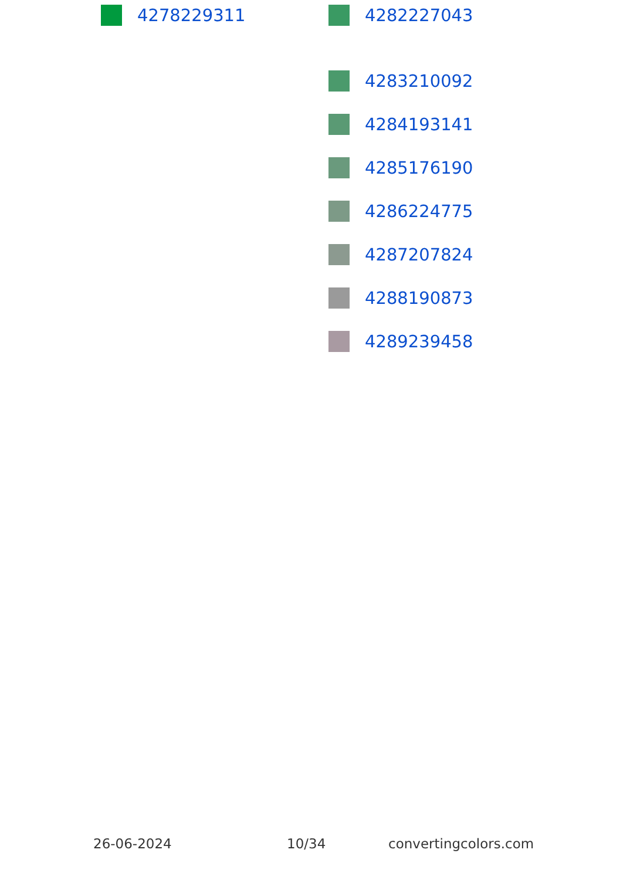4278229311
4282227043
4283210092
4284193141
4285176190
4286224775
4287207824
4288190873
4289239458
26-06-2024 10/34 convertingcolors.com